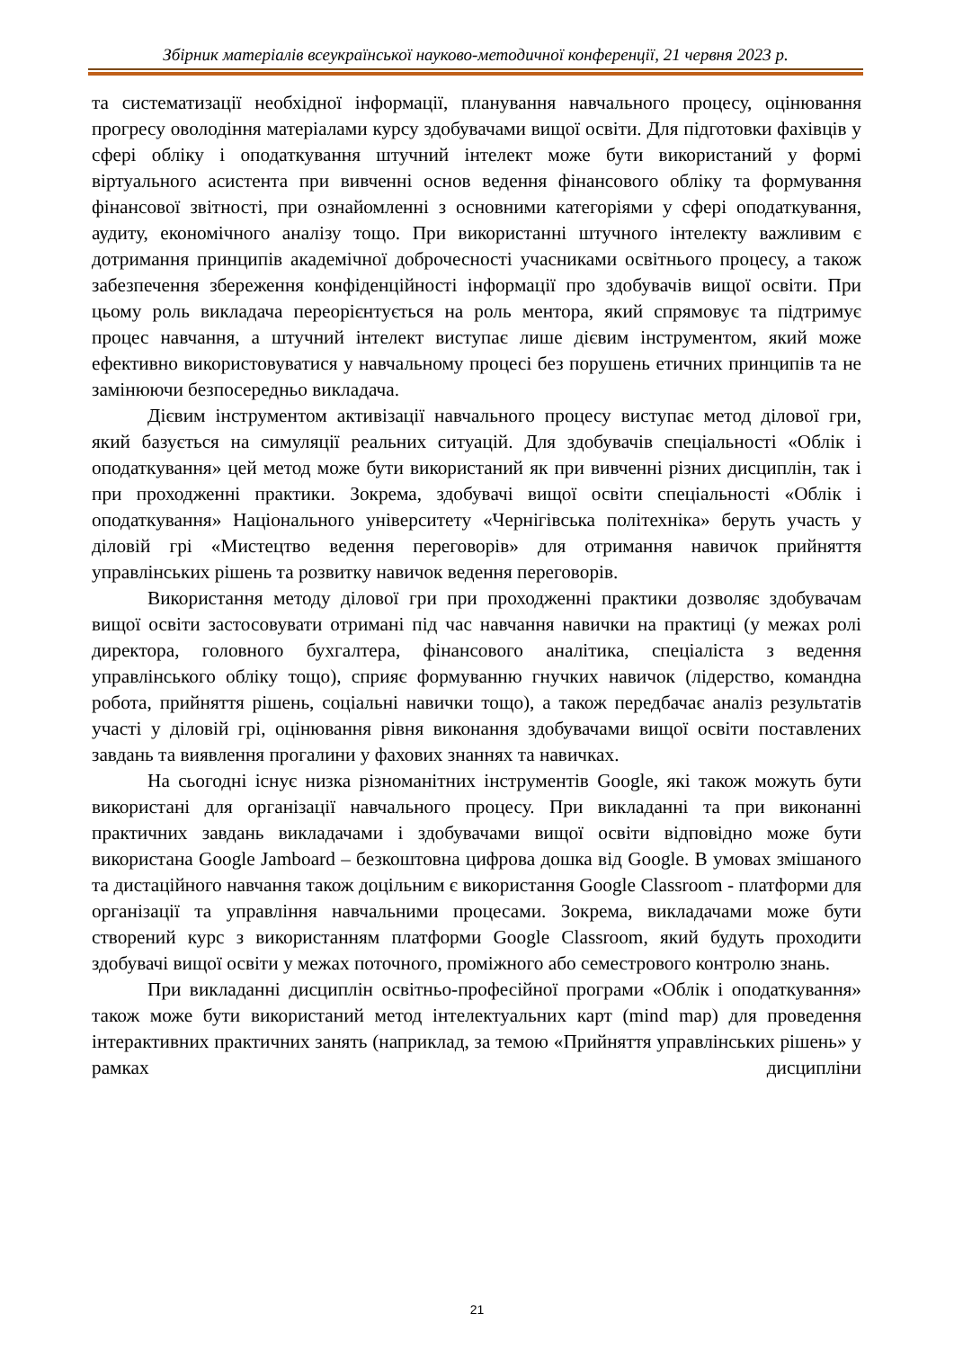Збірник матеріалів всеукраїнської науково-методичної конференції, 21 червня 2023 р.
та систематизації необхідної інформації, планування навчального процесу, оцінювання прогресу оволодіння матеріалами курсу здобувачами вищої освіти. Для підготовки фахівців у сфері обліку і оподаткування штучний інтелект може бути використаний у формі віртуального асистента при вивченні основ ведення фінансового обліку та формування фінансової звітності, при ознайомленні з основними категоріями у сфері оподаткування, аудиту, економічного аналізу тощо. При використанні штучного інтелекту важливим є дотримання принципів академічної доброчесності учасниками освітнього процесу, а також забезпечення збереження конфіденційності інформації про здобувачів вищої освіти. При цьому роль викладача переорієнтується на роль ментора, який спрямовує та підтримує процес навчання, а штучний інтелект виступає лише дієвим інструментом, який може ефективно використовуватися у навчальному процесі без порушень етичних принципів та не замінюючи безпосередньо викладача.
Дієвим інструментом активізації навчального процесу виступає метод ділової гри, який базується на симуляції реальних ситуацій. Для здобувачів спеціальності «Облік і оподаткування» цей метод може бути використаний як при вивченні різних дисциплін, так і при проходженні практики. Зокрема, здобувачі вищої освіти спеціальності «Облік і оподаткування» Національного університету «Чернігівська політехніка» беруть участь у діловій грі «Мистецтво ведення переговорів» для отримання навичок прийняття управлінських рішень та розвитку навичок ведення переговорів.
Використання методу ділової гри при проходженні практики дозволяє здобувачам вищої освіти застосовувати отримані під час навчання навички на практиці (у межах ролі директора, головного бухгалтера, фінансового аналітика, спеціаліста з ведення управлінського обліку тощо), сприяє формуванню гнучких навичок (лідерство, командна робота, прийняття рішень, соціальні навички тощо), а також передбачає аналіз результатів участі у діловій грі, оцінювання рівня виконання здобувачами вищої освіти поставлених завдань та виявлення прогалини у фахових знаннях та навичках.
На сьогодні існує низка різноманітних інструментів Google, які також можуть бути використані для організації навчального процесу. При викладанні та при виконанні практичних завдань викладачами і здобувачами вищої освіти відповідно може бути використана Google Jamboard – безкоштовна цифрова дошка від Google. В умовах змішаного та дистаційного навчання також доцільним є використання Google Classroom - платформи для організації та управління навчальними процесами. Зокрема, викладачами може бути створений курс з використанням платформи Google Classroom, який будуть проходити здобувачі вищої освіти у межах поточного, проміжного або семестрового контролю знань.
При викладанні дисциплін освітньо-професійної програми «Облік і оподаткування» також може бути використаний метод інтелектуальних карт (mind map) для проведення інтерактивних практичних занять (наприклад, за темою «Прийняття управлінських рішень» у рамках дисципліни
21